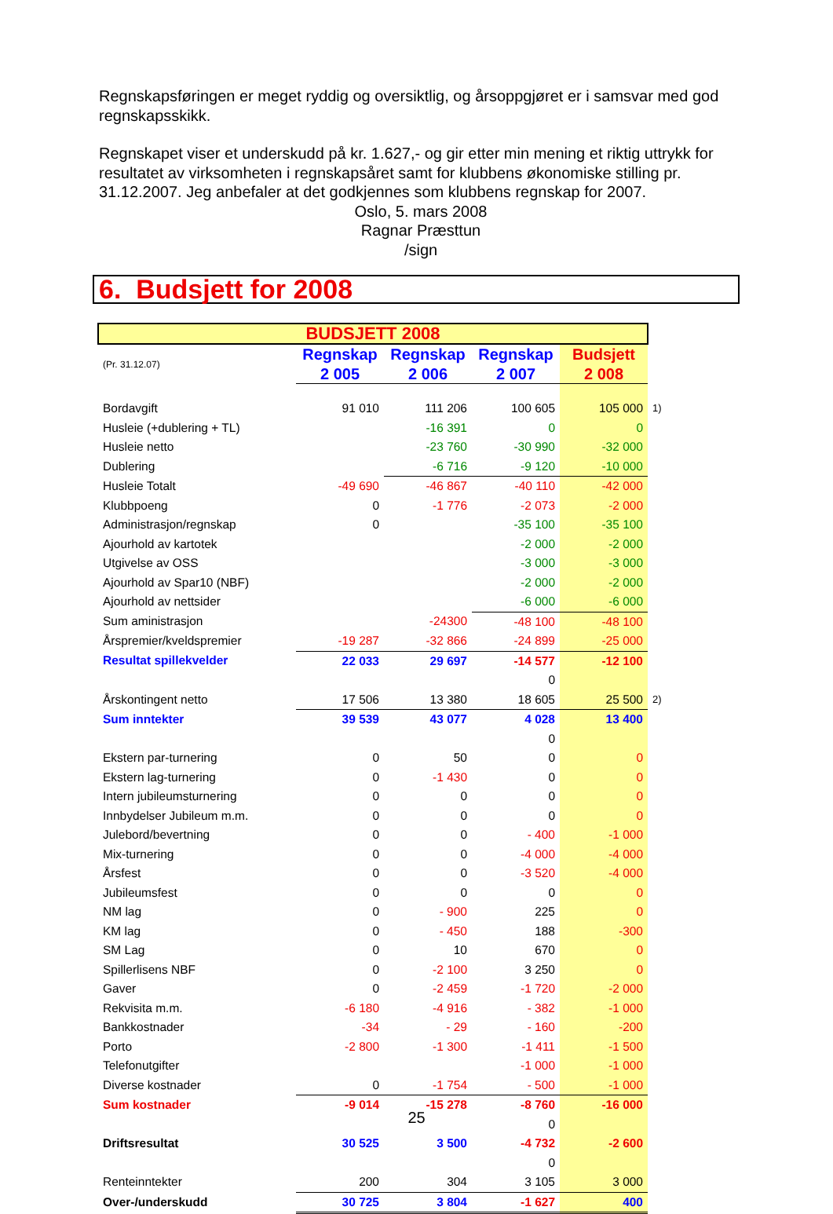Regnskapsføringen er meget ryddig og oversiktlig, og årsoppgjøret er i samsvar med god regnskapsskikk.
Regnskapet viser et underskudd på kr. 1.627,- og gir etter min mening et riktig uttrykk for resultatet av virksomheten i regnskapsåret samt for klubbens økonomiske stilling pr. 31.12.2007. Jeg anbefaler at det godkjennes som klubbens regnskap for 2007.
Oslo, 5. mars 2008
Ragnar Præsttun
/sign
6. Budsjett for 2008
| BUDSJETT 2008 | | | | | |
| (Pr. 31.12.07) | Regnskap 2 005 | Regnskap 2 006 | Regnskap 2 007 | Budsjett 2 008 | |
| Bordavgift | 91 010 | 111 206 | 100 605 | 105 000 | 1) |
| Husleie (+dublering + TL) | | -16 391 | 0 | 0 | |
| Husleie netto | | -23 760 | -30 990 | -32 000 | |
| Dublering | | -6 716 | -9 120 | -10 000 | |
| Husleie Totalt | -49 690 | -46 867 | -40 110 | -42 000 | |
| Klubbpoeng | 0 | -1 776 | -2 073 | -2 000 | |
| Administrasjon/regnskap | 0 | | -35 100 | -35 100 | |
| Ajourhold av kartotek | | | -2 000 | -2 000 | |
| Utgivelse av OSS | | | -3 000 | -3 000 | |
| Ajourhold av Spar10 (NBF) | | | -2 000 | -2 000 | |
| Ajourhold av nettsider | | | -6 000 | -6 000 | |
| Sum aministrasjon | | -24300 | -48 100 | -48 100 | |
| Årspremier/kveldspremier | -19 287 | -32 866 | -24 899 | -25 000 | |
| Resultat spillekvelder | 22 033 | 29 697 | -14 577 | -12 100 | |
| | | | 0 | | |
| Årskontingent netto | 17 506 | 13 380 | 18 605 | 25 500 | 2) |
| Sum inntekter | 39 539 | 43 077 | 4 028 | 13 400 | |
| | | | 0 | | |
| Ekstern par-turnering | 0 | 50 | 0 | 0 | |
| Ekstern lag-turnering | 0 | -1 430 | 0 | 0 | |
| Intern jubileumsturnering | 0 | 0 | 0 | 0 | |
| Innbydelser Jubileum m.m. | 0 | 0 | 0 | 0 | |
| Julebord/bevertning | 0 | 0 | - 400 | -1 000 | |
| Mix-turnering | 0 | 0 | -4 000 | -4 000 | |
| Årsfest | 0 | 0 | -3 520 | -4 000 | |
| Jubileumsfest | 0 | 0 | 0 | 0 | |
| NM lag | 0 | - 900 | 225 | 0 | |
| KM lag | 0 | - 450 | 188 | -300 | |
| SM Lag | 0 | 10 | 670 | 0 | |
| Spillerlisens NBF | 0 | -2 100 | 3 250 | 0 | |
| Gaver | 0 | -2 459 | -1 720 | -2 000 | |
| Rekvisita m.m. | -6 180 | -4 916 | - 382 | -1 000 | |
| Bankkostnader | -34 | - 29 | - 160 | -200 | |
| Porto | -2 800 | -1 300 | -1 411 | -1 500 | |
| Telefonutgifter | | | -1 000 | -1 000 | |
| Diverse kostnader | 0 | -1 754 | - 500 | -1 000 | |
| Sum kostnader | -9 014 | -15 278 | -8 760 | -16 000 | |
| | | | 0 | | |
| Driftsresultat | 30 525 | 3 500 | -4 732 | -2 600 | |
| | | | 0 | | |
| Renteinntekter | 200 | 304 | 3 105 | 3 000 | |
| Over-/underskudd | 30 725 | 3 804 | -1 627 | 400 | |
25